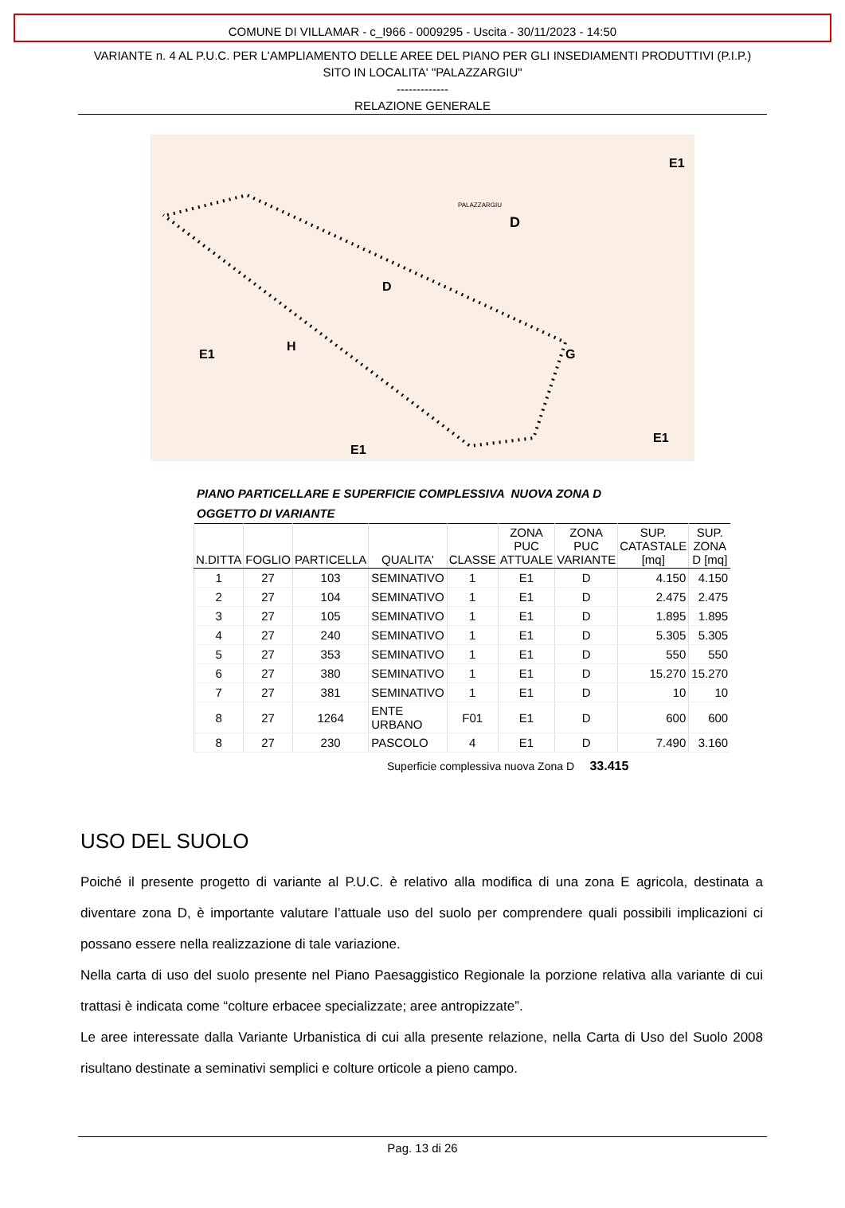COMUNE DI VILLAMAR - c_I966 - 0009295 - Uscita - 30/11/2023 - 14:50
VARIANTE n. 4 AL P.U.C. PER L'AMPLIAMENTO DELLE AREE DEL PIANO PER GLI INSEDIAMENTI PRODUTTIVI (P.I.P.)
SITO IN LOCALITA' "PALAZZARGIU"
-------------
RELAZIONE GENERALE
D
D
E1
H
E1
G
E1
E1
PALAZZARGIU
PIANO PARTICELLARE E SUPERFICIE COMPLESSIVA NUOVA ZONA D
OGGETTO DI VARIANTE
| N.DITTA | FOGLIO | PARTICELLA | QUALITA' | CLASSE | ZONA PUC ATTUALE | ZONA PUC VARIANTE | SUP. CATASTALE [mq] | SUP. ZONA D [mq] |
| --- | --- | --- | --- | --- | --- | --- | --- | --- |
| 1 | 27 | 103 | SEMINATIVO | 1 | E1 | D | 4.150 | 4.150 |
| 2 | 27 | 104 | SEMINATIVO | 1 | E1 | D | 2.475 | 2.475 |
| 3 | 27 | 105 | SEMINATIVO | 1 | E1 | D | 1.895 | 1.895 |
| 4 | 27 | 240 | SEMINATIVO | 1 | E1 | D | 5.305 | 5.305 |
| 5 | 27 | 353 | SEMINATIVO | 1 | E1 | D | 550 | 550 |
| 6 | 27 | 380 | SEMINATIVO | 1 | E1 | D | 15.270 | 15.270 |
| 7 | 27 | 381 | SEMINATIVO | 1 | E1 | D | 10 | 10 |
| 8 | 27 | 1264 | ENTE URBANO | F01 | E1 | D | 600 | 600 |
| 8 | 27 | 230 | PASCOLO | 4 | E1 | D | 7.490 | 3.160 |
Superficie complessiva nuova Zona D 33.415
USO DEL SUOLO
Poiché il presente progetto di variante al P.U.C. è relativo alla modifica di una zona E agricola, destinata a diventare zona D, è importante valutare l’attuale uso del suolo per comprendere quali possibili implicazioni ci possano essere nella realizzazione di tale variazione.
Nella carta di uso del suolo presente nel Piano Paesaggistico Regionale la porzione relativa alla variante di cui trattasi è indicata come “colture erbacee specializzate; aree antropizzate”.
Le aree interessate dalla Variante Urbanistica di cui alla presente relazione, nella Carta di Uso del Suolo 2008 risultano destinate a seminativi semplici e colture orticole a pieno campo.
Pag. 13 di 26